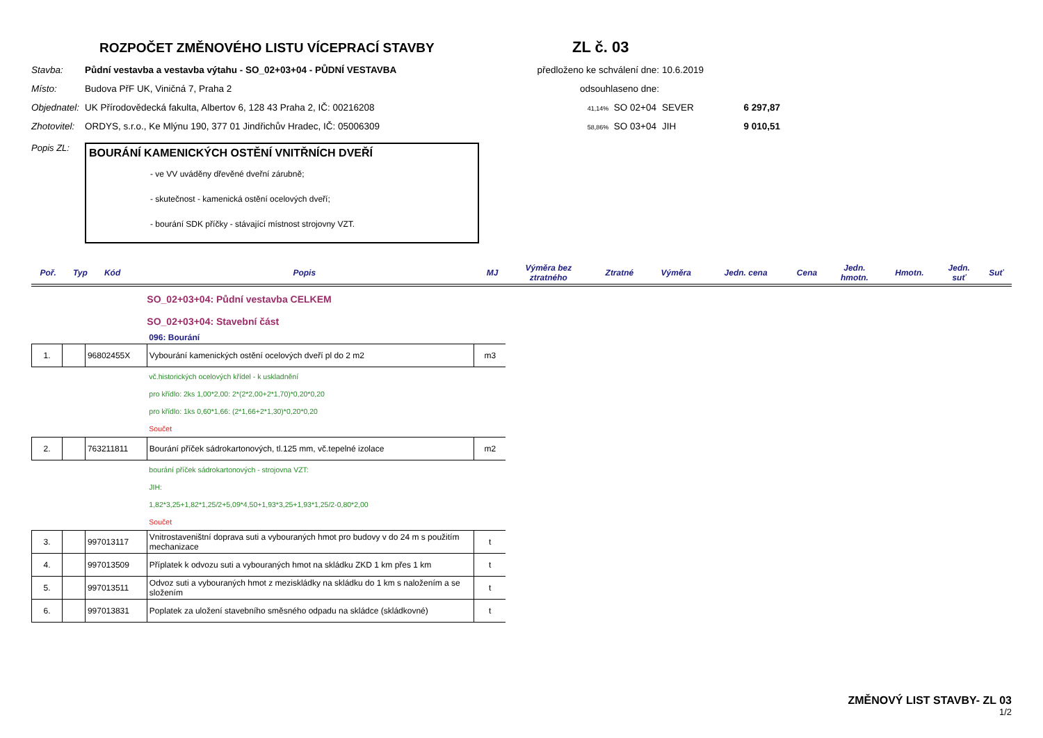ROZPOČET ZMĚNOVÉHO LISTU VÍCEPRACÍ STAVBY
ZL č. 03
Stavba:
Půdní vestavba a vestavba výtahu - SO_02+03+04 - PŮDNÍ VESTAVBA
předloženo ke schválení dne:
10.6.2019
Místo:
Budova PřF UK, Viničná 7, Praha 2
odsouhlaseno dne:
Objednatel:
UK Přírodovědecká fakulta, Albertov 6, 128 43 Praha 2, IČ: 00216208
41,14% SO 02+04
SEVER
6 297,87
Zhotovitel:
ORDYS, s.r.o., Ke Mlýnu 190, 377 01 Jindřichův Hradec, IČ: 05006309
58,86% SO 03+04
JIH
9 010,51
Popis ZL:
BOURÁNÍ KAMENICKÝCH OSTĚNÍ VNITŘNÍCH DVEŘÍ
- ve VV uváděny dřevěné dveřní zárubně;
- skutečnost - kamenická ostění ocelových dveří;
- bourání SDK příčky - stávající místnost strojovny VZT.
| Poř. | Typ | Kód | Popis | MJ | Výměra bez ztratného | Ztratné | Výměra | Jedn. cena | Cena | Jedn. hmotn. | Hmotn. | Jedn. suť | Suť |
| --- | --- | --- | --- | --- | --- | --- | --- | --- | --- | --- | --- | --- | --- |
| | | | SO_02+03+04: Půdní vestavba CELKEM | |
| | | | SO_02+03+04: Stavební část | |
| | | | 096: Bourání | |
| 1. | | 96802455X | Vybourání kamenických ostění ocelových dveří pl do 2 m2 | m3 |
| | | | vč.historických ocelových křídel - k uskladnění | |
| | | | pro křídlo: 2ks 1,00*2,00: 2*(2*2,00+2*1,70)*0,20*0,20 | |
| | | | pro křídlo: 1ks 0,60*1,66: (2*1,66+2*1,30)*0,20*0,20 | |
| | | | Součet | |
| 2. | | 763211811 | Bourání příček sádrokartonových, tl.125 mm, vč.tepelné izolace | m2 |
| | | | bourání příček sádrokartonových - strojovna VZT: | |
| | | | JIH: | |
| | | | 1,82*3,25+1,82*1,25/2+5,09*4,50+1,93*3,25+1,93*1,25/2-0,80*2,00 | |
| | | | Součet | |
| 3. | | 997013117 | Vnitrostaveništní doprava suti a vybouraných hmot pro budovy v do 24 m s použitím mechanizace | t |
| 4. | | 997013509 | Příplatek k odvozu suti a vybouraných hmot na skládku ZKD 1 km přes 1 km | t |
| 5. | | 997013511 | Odvoz suti a vybouraných hmot z meziskládky na skládku do 1 km s naložením a se složením | t |
| 6. | | 997013831 | Poplatek za uložení stavebního směsného odpadu na skládce (skládkovné) | t |
ZMĚNOVÝ LIST STAVBY- ZL 03
1/2